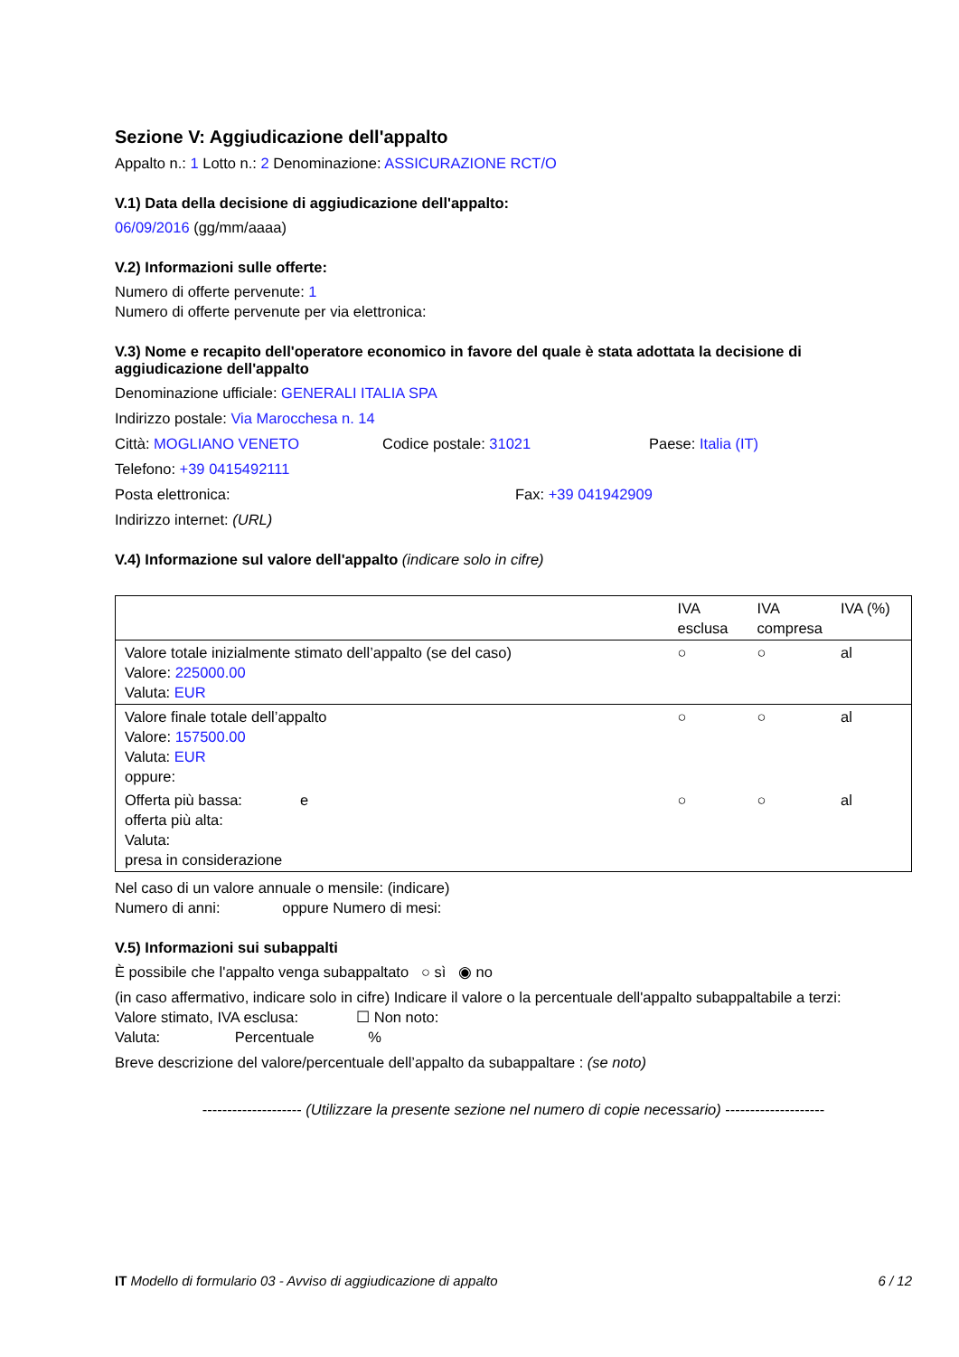Sezione V: Aggiudicazione dell'appalto
Appalto n.: 1 Lotto n.: 2 Denominazione: ASSICURAZIONE RCT/O
V.1) Data della decisione di aggiudicazione dell'appalto:
06/09/2016 (gg/mm/aaaa)
V.2) Informazioni sulle offerte:
Numero di offerte pervenute: 1
Numero di offerte pervenute per via elettronica:
V.3) Nome e recapito dell'operatore economico in favore del quale è stata adottata la decisione di aggiudicazione dell'appalto
Denominazione ufficiale: GENERALI ITALIA SPA
Indirizzo postale: Via Marocchesa n. 14
Città: MOGLIANO VENETO Codice postale: 31021 Paese: Italia (IT)
Telefono: +39 0415492111
Posta elettronica: Fax: +39 041942909
Indirizzo internet: (URL)
V.4) Informazione sul valore dell'appalto (indicare solo in cifre)
| | IVA esclusa | IVA compresa | IVA (%) |
| Valore totale inizialmente stimato dell’appalto (se del caso) Valore: 225000.00 Valuta: EUR | ○ | ○ | al |
| Valore finale totale dell’appalto Valore: 157500.00 Valuta: EUR oppure: | ○ | ○ | al |
| Offerta più bassa: e offerta più alta: Valuta: presa in considerazione | ○ | ○ | al |
Nel caso di un valore annuale o mensile: (indicare)
Numero di anni: oppure Numero di mesi:
V.5) Informazioni sui subappalti
È possibile che l'appalto venga subappaltato ○ sì ◉ no
(in caso affermativo, indicare solo in cifre) Indicare il valore o la percentuale dell'appalto subappaltabile a terzi:
Valore stimato, IVA esclusa: ☐ Non noto:
Valuta: Percentuale %
Breve descrizione del valore/percentuale dell’appalto da subappaltare : (se noto)
-------------------- (Utilizzare la presente sezione nel numero di copie necessario) --------------------
IT Modello di formulario 03 - Avviso di aggiudicazione di appalto 6 / 12